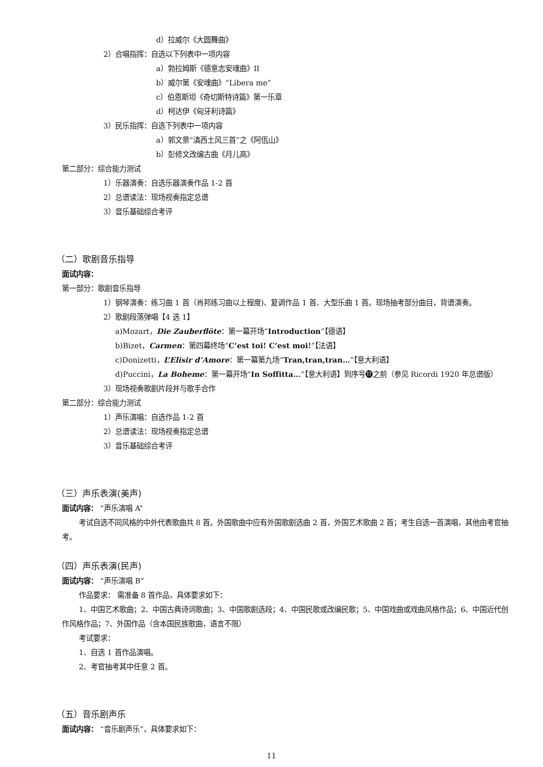d）拉威尔《大圆舞曲》
2）合唱指挥：自选以下列表中一项内容
a）勃拉姆斯《德意志安魂曲》II
b）威尔第《安魂曲》“Libera me”
c）伯恩斯坦《奇切斯特诗篇》第一乐章
d）柯达伊《匈牙利诗篇》
3）民乐指挥：自选下列表中一项内容
a）郭文景“滇西土风三首”之《阿佤山》
b）彭修文改编古曲《月儿高》
第二部分：综合能力测试
1）乐器演奏：自选乐器演奏作品 1-2 首
2）总谱读法：现场视奏指定总谱
3）音乐基础综合考评
（二）歌剧音乐指导
面试内容：
第一部分：歌剧音乐指导
1）钢琴演奏：练习曲 1 首（肖邦练习曲以上程度)、复调作品 1 首、大型乐曲 1 首。现场抽考部分曲目，背谱演奏。
2）歌剧段落弹唱【4 选 1】
a)Mozart，Die Zauberflöte：第一幕开场“Introduction”【德语】
b)Bizet，Carmen：第四幕终场“C’est toi! C’est moi!”【法语】
c)Donizetti，L’Elisir d’Amore：第一幕第九场“Tran,tran,tran…”【意大利语】
d)Puccini，La Boheme：第一幕开场“In Soffitta…”【意大利语】到序号⓱之前（参见 Ricordi 1920 年总谱版）
3）现场视奏歌剧片段并与歌手合作
第二部分：综合能力测试
1）声乐演唱：自选作品 1-2 首
2）总谱读法：现场视奏指定总谱
3）音乐基础综合考评
（三）声乐表演(美声)
面试内容： “声乐演唱 A”
考试自选不同风格的中外代表歌曲共 8 首。外国歌曲中应有外国歌剧选曲 2 首，外国艺术歌曲 2 首；考生自选一首演唱，其他由考官抽考。
（四）声乐表演(民声)
面试内容： “声乐演唱 B”
作品要求： 需准备 8 首作品，具体要求如下：
1、中国艺术歌曲；2、中国古典诗词歌曲；3、中国歌剧选段；4、中国民歌或改编民歌；5、中国戏曲或戏曲风格作品；6、中国近代创作风格作品；7、外国作品（含本国民族歌曲，语言不限）
考试要求：
1、自选 1 首作品演唱。
2、考官抽考其中任意 2 首。
（五）音乐剧声乐
面试内容： “音乐剧声乐”，具体要求如下：
11